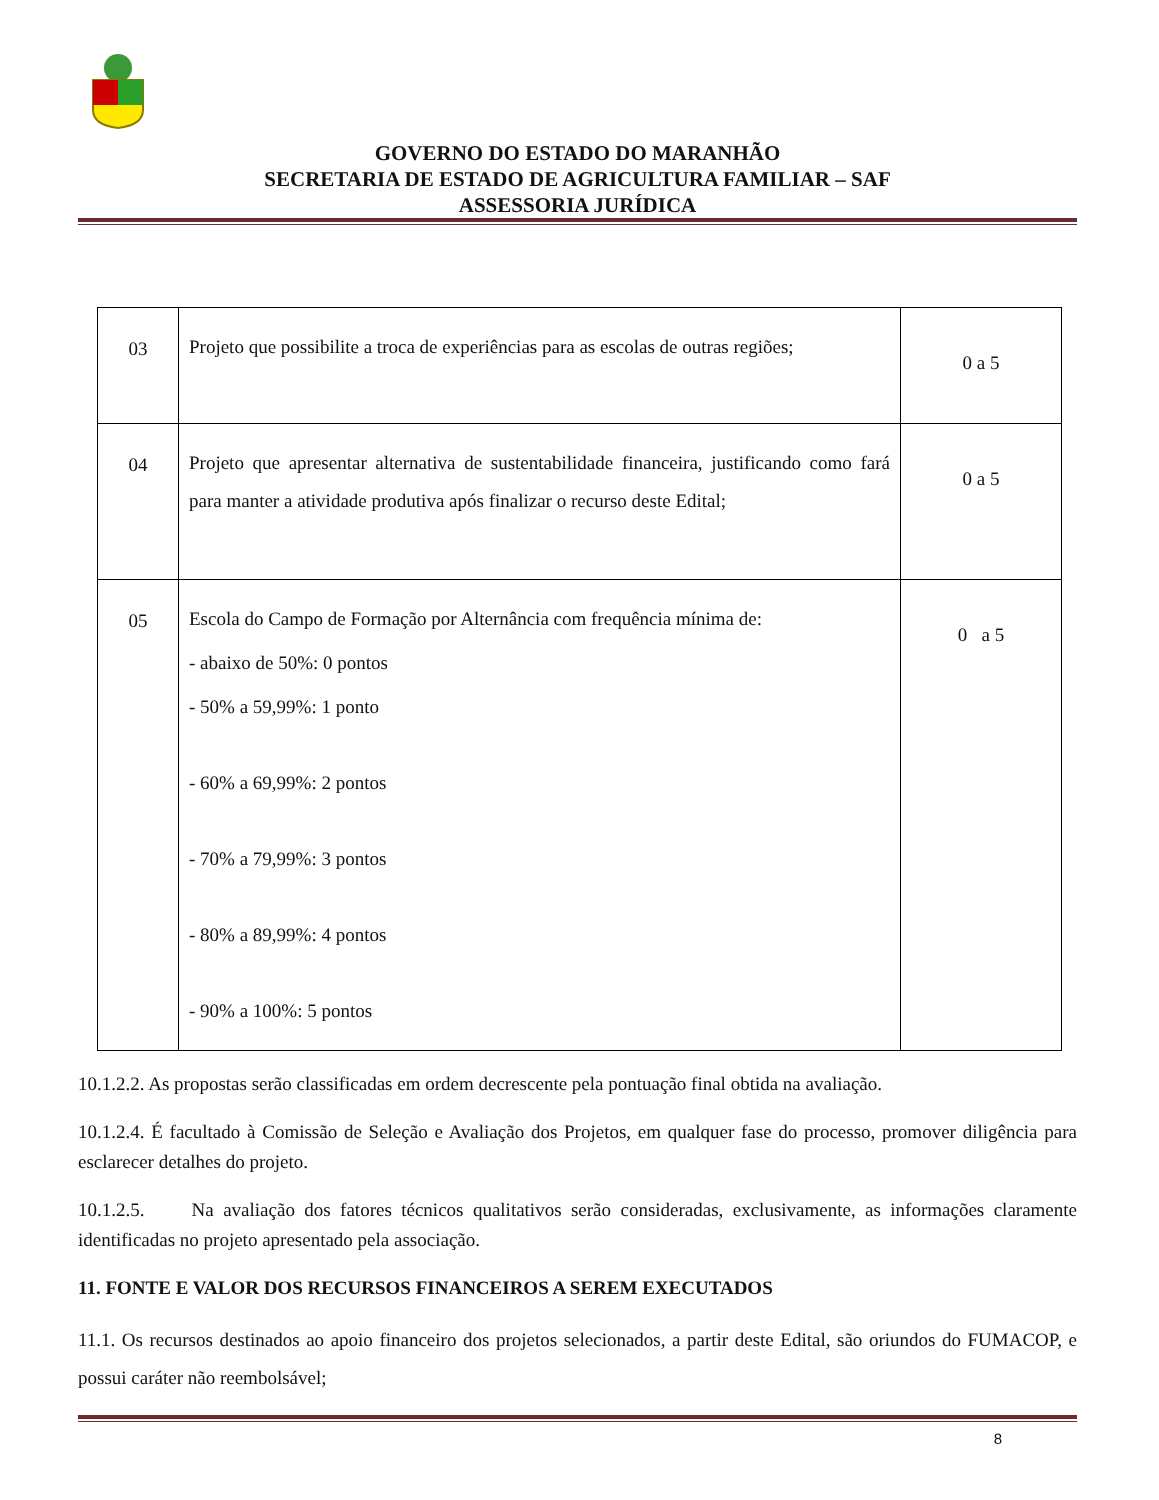GOVERNO DO ESTADO DO MARANHÃO
SECRETARIA DE ESTADO DE AGRICULTURA FAMILIAR – SAF
ASSESSORIA JURÍDICA
| 03 | Projeto que possibilite a troca de experiências para as escolas de outras regiões; | 0 a 5 |
| 04 | Projeto que apresentar alternativa de sustentabilidade financeira, justificando como fará para manter a atividade produtiva após finalizar o recurso deste Edital; | 0 a 5 |
| 05 | Escola do Campo de Formação por Alternância com frequência mínima de: - abaixo de 50%: 0 pontos - 50% a 59,99%: 1 ponto - 60% a 69,99%: 2 pontos - 70% a 79,99%: 3 pontos - 80% a 89,99%: 4 pontos - 90% a 100%: 5 pontos | 0 a 5 |
10.1.2.2. As propostas serão classificadas em ordem decrescente pela pontuação final obtida na avaliação.
10.1.2.4. É facultado à Comissão de Seleção e Avaliação dos Projetos, em qualquer fase do processo, promover diligência para esclarecer detalhes do projeto.
10.1.2.5. Na avaliação dos fatores técnicos qualitativos serão consideradas, exclusivamente, as informações claramente identificadas no projeto apresentado pela associação.
11. FONTE E VALOR DOS RECURSOS FINANCEIROS A SEREM EXECUTADOS
11.1. Os recursos destinados ao apoio financeiro dos projetos selecionados, a partir deste Edital, são oriundos do FUMACOP, e possui caráter não reembolsável;
8